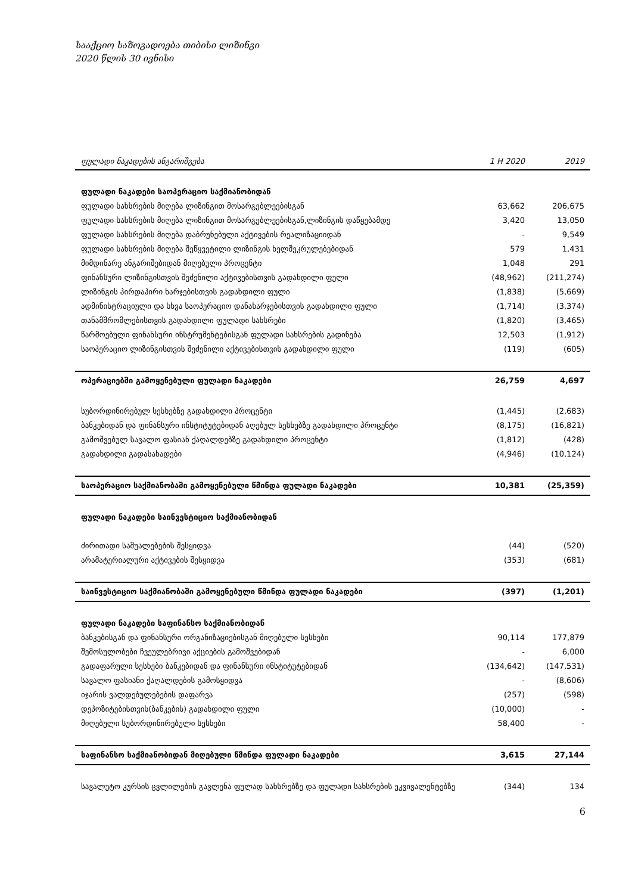სააქციო საზოგადოება თიბისი ლიზინგი
2020 წლის 30 ივნისი
| ფულადი ნაკადების ანგარიშგება | 1 H 2020 | 2019 |
| --- | --- | --- |
| ფულადი ნაკადები საოპერაციო საქმიანობიდან | | |
| ფულადი სახსრების მიღება ლიზინგით მოსარგებლეებისგან | 63,662 | 206,675 |
| ფულადი სახსრების მიღება ლიზინგით მოსარგებლეებისგან,ლიზინგის დაწყებამდე | 3,420 | 13,050 |
| ფულადი სახსრების მიღება დაბრუნებული აქტივების რეალიზაციიდან | - | 9,549 |
| ფულადი სახსრების მიღება შეწყვეტილი ლიზინგის ხელშეკრულებებიდან | 579 | 1,431 |
| მიმდინარე ანგარიშებიდან მიღებული პროცენტი | 1,048 | 291 |
| ფინანსური ლიზინგისთვის შეძენილი აქტივებისთვის გადახდილი ფული | (48,962) | (211,274) |
| ლიზინგის პირდაპირი ხარჯებისთვის გადახდილი ფული | (1,838) | (5,669) |
| ადმინისტრაციული და სხვა საოპერაციო დანახარჯებისთვის გადახდილი ფული | (1,714) | (3,374) |
| თანამშრომლებისთვის გადახდილი ფულადი სახსრები | (1,820) | (3,465) |
| წარმოებული ფინანსური ინსტრუმენტებისგან ფულადი სახსრების გადინება | 12,503 | (1,912) |
| საოპერაციო ლიზინგისთვის შეძენილი აქტივებისთვის გადახდილი ფული | (119) | (605) |
| ოპერაციებში გამოყენებული ფულადი ნაკადები | 26,759 | 4,697 |
| სუბორდინირებულ სესხებზე გადახდილი პროცენტი | (1,445) | (2,683) |
| ბანკებიდან და ფინანსური ინსტიტუტებიდან აღებულ სესხებზე გადახდილი პროცენტი | (8,175) | (16,821) |
| გამოშვებულ სავალო ფასიან ქაღალდებზე გადახდილი პროცენტი | (1,812) | (428) |
| გადახდილი გადასახადები | (4,946) | (10,124) |
| საოპერაციო საქმიანობაში გამოყენებული წმინდა ფულადი ნაკადები | 10,381 | (25,359) |
| ფულადი ნაკადები საინვესტიციო საქმიანობიდან | | |
| ძირითადი საშუალებების შესყიდვა | (44) | (520) |
| არამატერიალური აქტივების შესყიდვა | (353) | (681) |
| საინვესტიციო საქმიანობაში გამოყენებული წმინდა ფულადი ნაკადები | (397) | (1,201) |
| ფულადი ნაკადები საფინანსო საქმიანობიდან | | |
| ბანკებისგან და ფინანსური ორგანიზაციებისგან მიღებული სესხები | 90,114 | 177,879 |
| შემოსულობები ჩვეულებრივი აქციების გამოშვებიდან | - | 6,000 |
| გადაფარული სესხები ბანკებიდან და ფინანსური ინსტიტუტებიდან | (134,642) | (147,531) |
| სავალო ფასიანი ქაღალდების გამოსყიდვა | - | (8,606) |
| იჯარის ვალდებულებების დაფარვა | (257) | (598) |
| დეპოზიტებისთვის(ბანკების) გადახდილი ფული | (10,000) | - |
| მიღებული სუბორდინირებული სესხები | 58,400 | - |
| საფინანსო საქმიანობიდან მიღებული წმინდა ფულადი ნაკადები | 3,615 | 27,144 |
| სავალუტო კურსის ცვლილების გავლენა ფულად სახსრებზე და ფულადი სახსრების ეკვივალენტებზე | (344) | 134 |
6